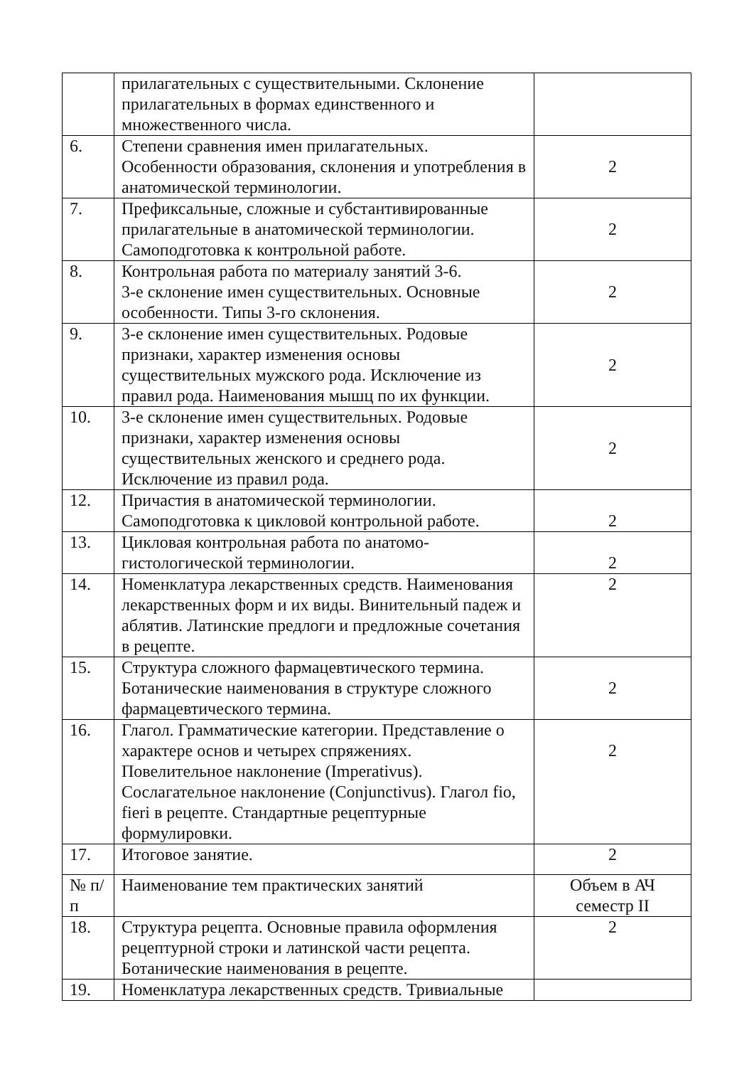| | прилагательных с существительными. Склонение прилагательных в формах единственного и множественного числа. | |
| 6. | Степени сравнения имен прилагательных. Особенности образования, склонения и употребления в анатомической терминологии. | 2 |
| 7. | Префиксальные, сложные и субстантивированные прилагательные в анатомической терминологии. Самоподготовка к контрольной работе. | 2 |
| 8. | Контрольная работа по материалу занятий 3-6. 3-е склонение имен существительных. Основные особенности. Типы 3-го склонения. | 2 |
| 9. | 3-е склонение имен существительных. Родовые признаки, характер изменения основы существительных мужского рода. Исключение из правил рода. Наименования мышц по их функции. | 2 |
| 10. | 3-е склонение имен существительных. Родовые признаки, характер изменения основы существительных женского и среднего рода. Исключение из правил рода. | 2 |
| 12. | Причастия в анатомической терминологии. Самоподготовка к цикловой контрольной работе. | 2 |
| 13. | Цикловая контрольная работа по анатомо-гистологической терминологии. | 2 |
| 14. | Номенклатура лекарственных средств. Наименования лекарственных форм и их виды. Винительный падеж и аблятив. Латинские предлоги и предложные сочетания в рецепте. | 2 |
| 15. | Структура сложного фармацевтического термина. Ботанические наименования в структуре сложного фармацевтического термина. | 2 |
| 16. | Глагол. Грамматические категории. Представление о характере основ и четырех спряжениях. Повелительное наклонение (Imperativus). Сослагательное наклонение (Conjunctivus). Глагол fio, fieri в рецепте. Стандартные рецептурные формулировки. | 2 |
| 17. | Итоговое занятие. | 2 |
| № п/п | Наименование тем практических занятий | Объем в АЧ семестр II |
| 18. | Структура рецепта. Основные правила оформления рецептурной строки и латинской части рецепта. Ботанические наименования в рецепте. | 2 |
| 19. | Номенклатура лекарственных средств. Тривиальные | |